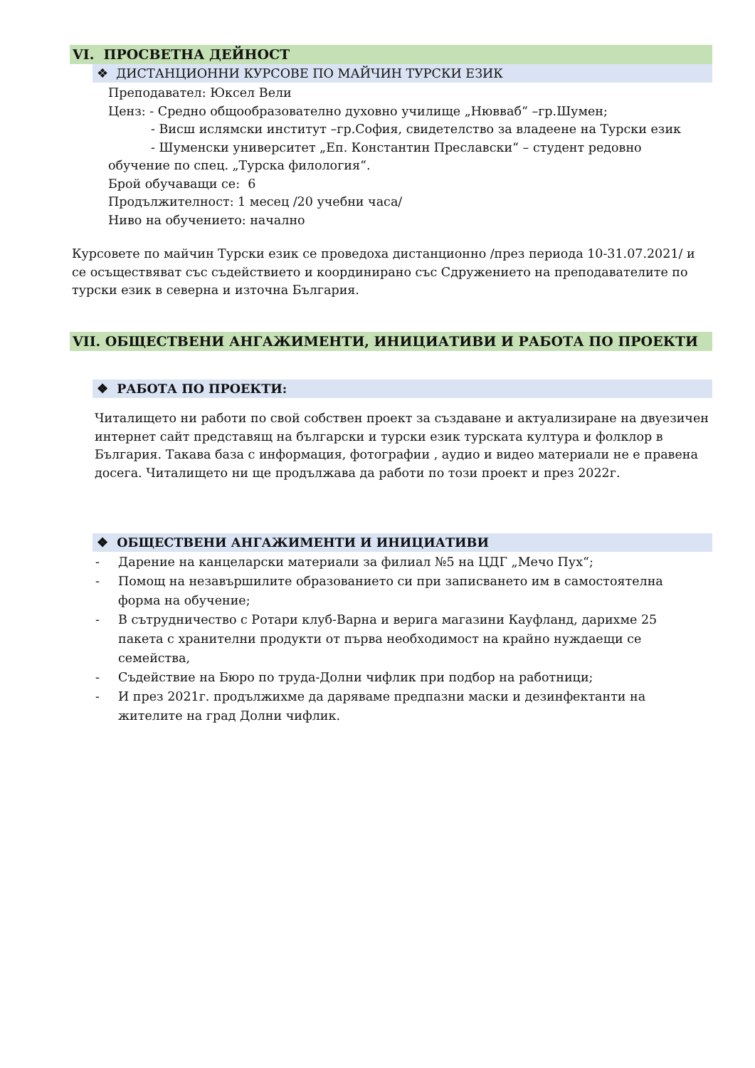VI. ПРОСВЕТНА ДЕЙНОСТ
❖ ДИСТАНЦИОННИ КУРСОВЕ ПО МАЙЧИН ТУРСКИ ЕЗИК
Преподавател: Юксел Вели
Ценз: - Средно общообразователно духовно училище „Нювваб“ –гр.Шумен;
- Висш ислямски институт –гр.София, свидетелство за владеене на Турски език
- Шуменски университет „Еп. Константин Преславски“ – студент редовно
обучение по спец. „Турска филология“.
Брой обучаващи се: 6
Продължителност: 1 месец /20 учебни часа/
Ниво на обучението: начално
Курсовете по майчин Турски език се проведоха дистанционно /през периода 10-31.07.2021/ и се осъществяват със съдействието и координирано със Сдружението на преподавателите по турски език в северна и източна България.
VII. ОБЩЕСТВЕНИ АНГАЖИМЕНТИ, ИНИЦИАТИВИ И РАБОТА ПО ПРОЕКТИ
❖ РАБОТА ПО ПРОЕКТИ:
Читалището ни работи по свой собствен проект за създаване и актуализиране на двуезичен интернет сайт представящ на български и турски език турската култура и фолклор в България. Такава база с информация, фотографии , аудио и видео материали не е правена досега. Читалището ни ще продължава да работи по този проект и през 2022г.
❖ ОБЩЕСТВЕНИ АНГАЖИМЕНТИ И ИНИЦИАТИВИ
- Дарение на канцеларски материали за филиал №5 на ЦДГ „Мечо Пух“;
- Помощ на незавършилите образованието си при записването им в самостоятелна форма на обучение;
- В сътрудничество с Ротари клуб-Варна и верига магазини Кауфланд, дарихме 25 пакета с хранителни продукти от първа необходимост на крайно нуждаещи се семейства,
- Съдействие на Бюро по труда-Долни чифлик при подбор на работници;
- И през 2021г. продължихме да даряваме предпазни маски и дезинфектанти на жителите на град Долни чифлик.